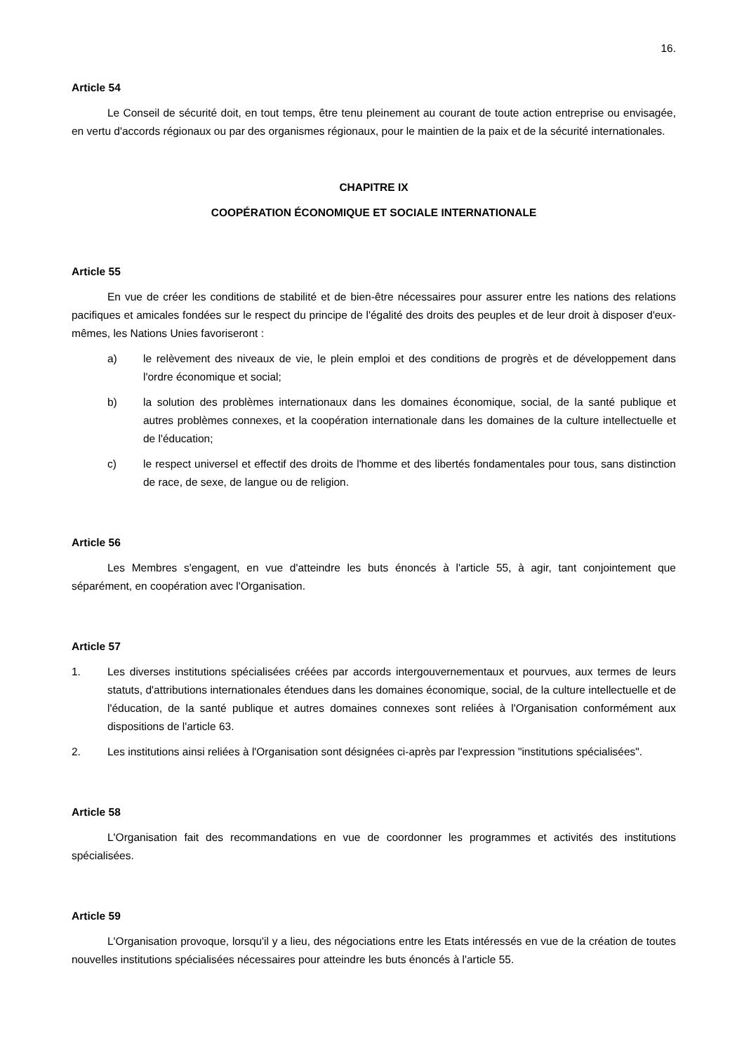16.
Article 54
Le Conseil de sécurité doit, en tout temps, être tenu pleinement au courant de toute action entreprise ou envisagée, en vertu d'accords régionaux ou par des organismes régionaux, pour le maintien de la paix et de la sécurité internationales.
CHAPITRE IX
COOPÉRATION ÉCONOMIQUE ET SOCIALE INTERNATIONALE
Article 55
En vue de créer les conditions de stabilité et de bien-être nécessaires pour assurer entre les nations des relations pacifiques et amicales fondées sur le respect du principe de l'égalité des droits des peuples et de leur droit à disposer d'eux-mêmes, les Nations Unies favoriseront :
a) le relèvement des niveaux de vie, le plein emploi et des conditions de progrès et de développement dans l'ordre économique et social;
b) la solution des problèmes internationaux dans les domaines économique, social, de la santé publique et autres problèmes connexes, et la coopération internationale dans les domaines de la culture intellectuelle et de l'éducation;
c) le respect universel et effectif des droits de l'homme et des libertés fondamentales pour tous, sans distinction de race, de sexe, de langue ou de religion.
Article 56
Les Membres s'engagent, en vue d'atteindre les buts énoncés à l'article 55, à agir, tant conjointement que séparément, en coopération avec l'Organisation.
Article 57
1. Les diverses institutions spécialisées créées par accords intergouvernementaux et pourvues, aux termes de leurs statuts, d'attributions internationales étendues dans les domaines économique, social, de la culture intellectuelle et de l'éducation, de la santé publique et autres domaines connexes sont reliées à l'Organisation conformément aux dispositions de l'article 63.
2. Les institutions ainsi reliées à l'Organisation sont désignées ci-après par l'expression "institutions spécialisées".
Article 58
L'Organisation fait des recommandations en vue de coordonner les programmes et activités des institutions spécialisées.
Article 59
L'Organisation provoque, lorsqu'il y a lieu, des négociations entre les Etats intéressés en vue de la création de toutes nouvelles institutions spécialisées nécessaires pour atteindre les buts énoncés à l'article 55.